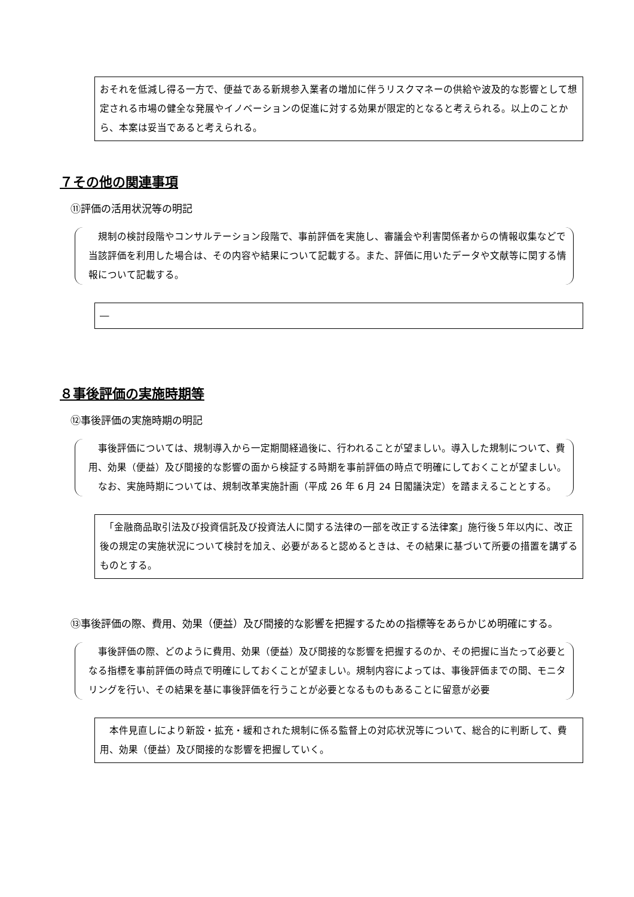おそれを低減し得る一方で、便益である新規参入業者の増加に伴うリスクマネーの供給や波及的な影響として想定される市場の健全な発展やイノベーションの促進に対する効果が限定的となると考えられる。以上のことから、本案は妥当であると考えられる。
７その他の関連事項
⑪評価の活用状況等の明記
　規制の検討段階やコンサルテーション段階で、事前評価を実施し、審議会や利害関係者からの情報収集などで当該評価を利用した場合は、その内容や結果について記載する。また、評価に用いたデータや文献等に関する情報について記載する。
―
８事後評価の実施時期等
⑫事後評価の実施時期の明記
　事後評価については、規制導入から一定期間経過後に、行われることが望ましい。導入した規制について、費用、効果（便益）及び間接的な影響の面から検証する時期を事前評価の時点で明確にしておくことが望ましい。
　なお、実施時期については、規制改革実施計画（平成 26 年 6 月 24 日閣議決定）を踏まえることとする。
　「金融商品取引法及び投資信託及び投資法人に関する法律の一部を改正する法律案」施行後５年以内に、改正後の規定の実施状況について検討を加え、必要があると認めるときは、その結果に基づいて所要の措置を講ずるものとする。
⑬事後評価の際、費用、効果（便益）及び間接的な影響を把握するための指標等をあらかじめ明確にする。
　事後評価の際、どのように費用、効果（便益）及び間接的な影響を把握するのか、その把握に当たって必要となる指標を事前評価の時点で明確にしておくことが望ましい。規制内容によっては、事後評価までの間、モニタリングを行い、その結果を基に事後評価を行うことが必要となるものもあることに留意が必要
　本件見直しにより新設・拡充・緩和された規制に係る監督上の対応状況等について、総合的に判断して、費用、効果（便益）及び間接的な影響を把握していく。